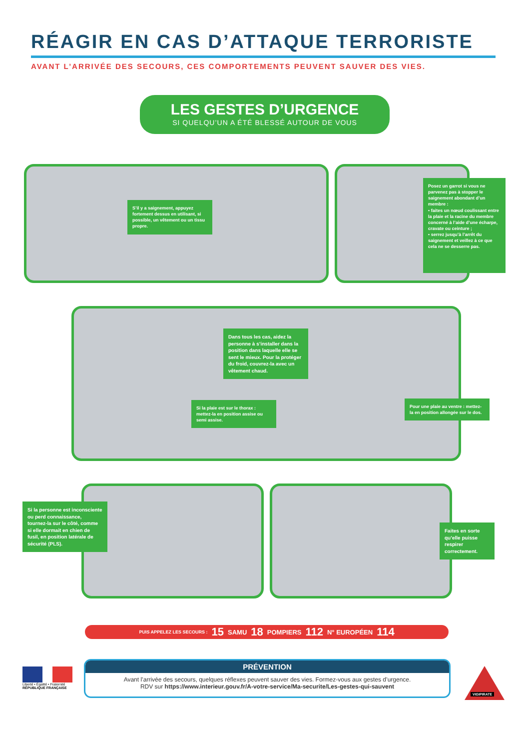RÉAGIR EN CAS D’ATTAQUE TERRORISTE
AVANT L’ARRIVÉE DES SECOURS, CES COMPORTEMENTS PEUVENT SAUVER DES VIES.
LES GESTES D’URGENCE
SI QUELQU’UN A ÉTÉ BLESSÉ AUTOUR DE VOUS
S’il y a saignement, appuyez fortement dessus en utilisant, si possible, un vêtement ou un tissu propre.
Posez un garrot si vous ne parvenez pas à stopper le saignement abondant d’un membre :
• faites un nœud coulissant entre la plaie et la racine du membre concerné à l’aide d’une écharpe, cravate ou ceinture ;
• serrez jusqu’à l’arrêt du saignement et veillez à ce que cela ne se desserre pas.
Dans tous les cas, aidez la personne à s’installer dans la position dans laquelle elle se sent le mieux. Pour la protéger du froid, couvrez-la avec un vêtement chaud.
Si la plaie est sur le thorax : mettez-la en position assise ou semi assise.
Pour une plaie au ventre : mettez-la en position allongée sur le dos.
Si la personne est inconsciente ou perd connaissance, tournez-la sur le côté, comme si elle dormait en chien de fusil, en position latérale de sécurité (PLS).
Faites en sorte qu’elle puisse respirer correctement.
PUIS APPELEZ LES SECOURS : 15 SAMU 18 POMPIERS 112 N° EUROPÉEN 114
Liberté • Égalité • Fraternité
RÉPUBLIQUE FRANÇAISE
PRÉVENTION
Avant l’arrivée des secours, quelques réflexes peuvent sauver des vies. Formez-vous aux gestes d’urgence.
RDV sur https://www.interieur.gouv.fr/A-votre-service/Ma-securite/Les-gestes-qui-sauvent
VIGIPIRATE